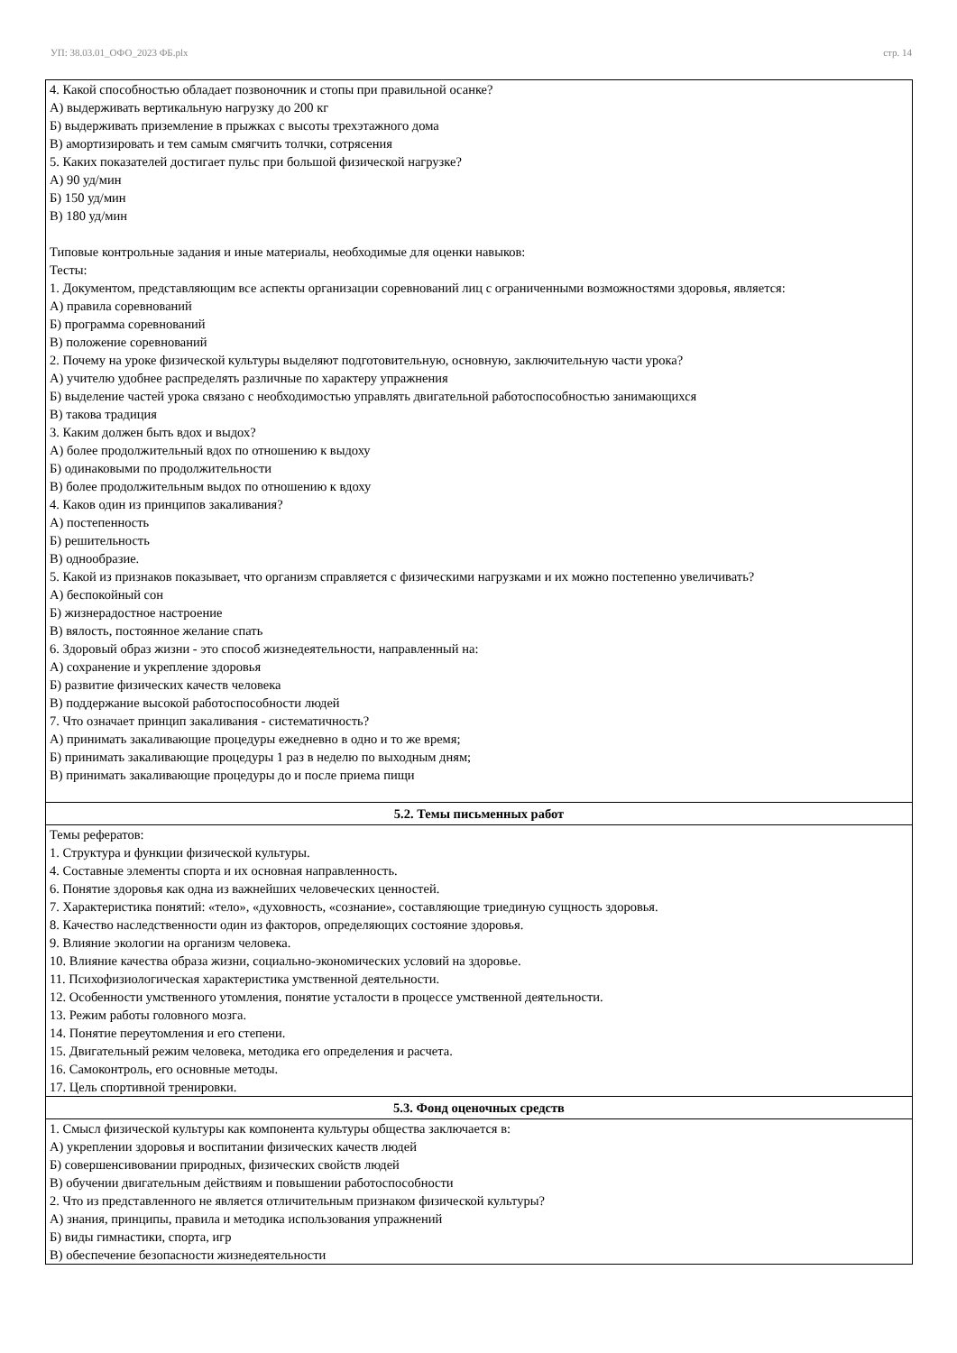УП: 38.03.01_ОФО_2023 ФБ.plx стр. 14
| 4. Какой способностью обладает позвоночник и стопы при правильной осанке? А) выдерживать вертикальную нагрузку до 200 кг Б) выдерживать приземление в прыжках с высоты трехэтажного дома В) амортизировать и тем самым смягчить толчки, сотрясения 5. Каких показателей достигает пульс при большой физической нагрузке? А) 90 уд/мин Б) 150 уд/мин В) 180 уд/мин Типовые контрольные задания и иные материалы, необходимые для оценки навыков: Тесты: 1. Документом, представляющим все аспекты организации соревнований лиц с ограниченными возможностями здоровья, является: А) правила соревнований Б) программа соревнований В) положение соревнований 2. Почему на уроке физической культуры выделяют подготовительную, основную, заключительную части урока? А) учителю удобнее распределять различные по характеру упражнения Б) выделение частей урока связано с необходимостью управлять двигательной работоспособностью занимающихся В) такова традиция 3. Каким должен быть вдох и выдох? А) более продолжительный вдох по отношению к выдоху Б) одинаковыми по продолжительности В) более продолжительным выдох по отношению к вдоху 4. Каков один из принципов закаливания? А) постепенность Б) решительность В) однообразие. 5. Какой из признаков показывает, что организм справляется с физическими нагрузками и их можно постепенно увеличивать? А) беспокойный сон Б) жизнерадостное настроение В) вялость, постоянное желание спать 6. Здоровый образ жизни - это способ жизнедеятельности, направленный на: А) сохранение и укрепление здоровья Б) развитие физических качеств человека В) поддержание высокой работоспособности людей 7. Что означает принцип закаливания - систематичность? А) принимать закаливающие процедуры ежедневно в одно и то же время; Б) принимать закаливающие процедуры 1 раз в неделю по выходным дням; В) принимать закаливающие процедуры до и после приема пищи |
| 5.2. Темы письменных работ |
| Темы рефератов: 1. Структура и функции физической культуры. 4. Составные элементы спорта и их основная направленность. 6. Понятие здоровья как одна из важнейших человеческих ценностей. 7. Характеристика понятий: «тело», «духовность, «сознание», составляющие триединую сущность здоровья. 8. Качество наследственности один из факторов, определяющих состояние здоровья. 9. Влияние экологии на организм человека. 10. Влияние качества образа жизни, социально-экономических условий на здоровье. 11. Психофизиологическая характеристика умственной деятельности. 12. Особенности умственного утомления, понятие усталости в процессе умственной деятельности. 13. Режим работы головного мозга. 14. Понятие переутомления и его степени. 15. Двигательный режим человека, методика его определения и расчета. 16. Самоконтроль, его основные методы. 17. Цель спортивной тренировки. |
| 5.3. Фонд оценочных средств |
| 1. Смысл физической культуры как компонента культуры общества заключается в: А) укреплении здоровья и воспитании физических качеств людей Б) совершенсивовании природных, физических свойств людей В) обучении двигательным действиям и повышении работоспособности 2. Что из представленного не является отличительным признаком физической культуры? А) знания, принципы, правила и методика использования упражнений Б) виды гимнастики, спорта, игр В) обеспечение безопасности жизнедеятельности |